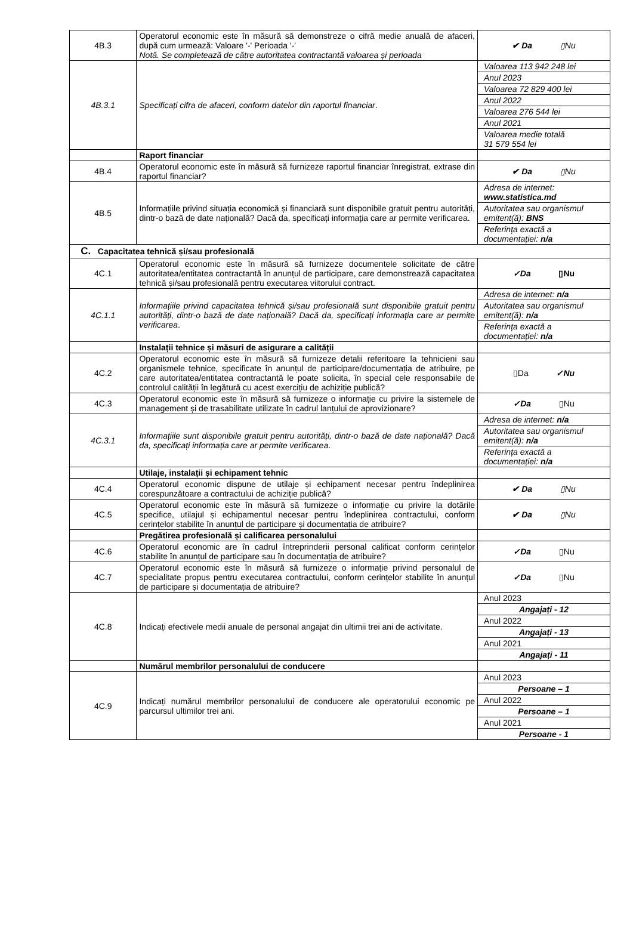| 4B.3 | Operatorul economic este în măsură să demonstreze o cifră medie anuală de afaceri, după cum urmează: Valoare '-' Perioada '-' Notă. Se completează de către autoritatea contractantă valoarea și perioada | ✔ Da ▯Nu |
| 4B.3.1 | Specificați cifra de afaceri, conform datelor din raportul financiar . | Valoarea 113 942 248 lei Anul 2023 Valoarea 72 829 400 lei Anul 2022 Valoarea 276 544 lei Anul 2021 Valoarea medie totală 31 579 554 lei |
| | Raport financiar | |
| 4B.4 | Operatorul economic este în măsură să furnizeze raportul financiar înregistrat, extrase din raportul financiar? | ✔ Da ▯Nu |
| 4B.5 | Informațiile privind situația economică și financiară sunt disponibile gratuit pentru autorități, dintr-o bază de date națională? Dacă da, specificați informația care ar permite verificarea. | Adresa de internet: www.statistica.md Autoritatea sau organismul emitent(ă): BNS Referința exactă a documentației: n/a |
| C. Capacitatea tehnică și/sau profesională | | |
| 4C.1 | Operatorul economic este în măsură să furnizeze documentele solicitate de către autoritatea/entitatea contractantă în anunțul de participare, care demonstrează capacitatea tehnică și/sau profesională pentru executarea viitorului contract. | ✓Da ▯Nu |
| 4C.1.1 | Informațiile privind capacitatea tehnică și/sau profesională sunt disponibile gratuit pentru autorități, dintr-o bază de date națională? Dacă da, specificați informația care ar permite verificarea . | Adresa de internet: n/a Autoritatea sau organismul emitent(ă): n/a Referința exactă a documentației: n/a |
| | Instalații tehnice și măsuri de asigurare a calității | |
| 4C.2 | Operatorul economic este în măsură să furnizeze detalii referitoare la tehnicieni sau organismele tehnice, specificate în anunțul de participare/documentația de atribuire, pe care autoritatea/entitatea contractantă le poate solicita, în special cele responsabile de controlul calității în legătură cu acest exercițiu de achiziție publică? | ▯Da ✓Nu |
| 4C.3 | Operatorul economic este în măsură să furnizeze o informație cu privire la sistemele de management și de trasabilitate utilizate în cadrul lanțului de aprovizionare? | ✓Da ▯Nu |
| 4C.3.1 | Informațiile sunt disponibile gratuit pentru autorități, dintr-o bază de date națională? Dacă da, specificați informația care ar permite verificarea . | Adresa de internet: n/a Autoritatea sau organismul emitent(ă): n/a Referința exactă a documentației: n/a |
| | Utilaje, instalații și echipament tehnic | |
| 4C.4 | Operatorul economic dispune de utilaje și echipament necesar pentru îndeplinirea corespunzătoare a contractului de achiziție publică? | ✔ Da ▯Nu |
| 4C.5 | Operatorul economic este în măsură să furnizeze o informație cu privire la dotările specifice, utilajul și echipamentul necesar pentru îndeplinirea contractului, conform cerințelor stabilite în anunțul de participare și documentația de atribuire? | ✔ Da ▯Nu |
| | Pregătirea profesională și calificarea personalului | |
| 4C.6 | Operatorul economic are în cadrul întreprinderii personal calificat conform cerințelor stabilite în anunțul de participare sau în documentația de atribuire? | ✓Da ▯Nu |
| 4C.7 | Operatorul economic este în măsură să furnizeze o informație privind personalul de specialitate propus pentru executarea contractului, conform cerințelor stabilite în anunțul de participare și documentația de atribuire? | ✓Da ▯Nu |
| 4C.8 | Indicați efectivele medii anuale de personal angajat din ultimii trei ani de activitate. | Anul 2023 Angajați - 12 Anul 2022 Angajați - 13 Anul 2021 Angajați - 11 |
| | Numărul membrilor personalului de conducere | |
| 4C.9 | Indicați numărul membrilor personalului de conducere ale operatorului economic pe parcursul ultimilor trei ani. | Anul 2023 Persoane – 1 Anul 2022 Persoane – 1 Anul 2021 Persoane - 1 |